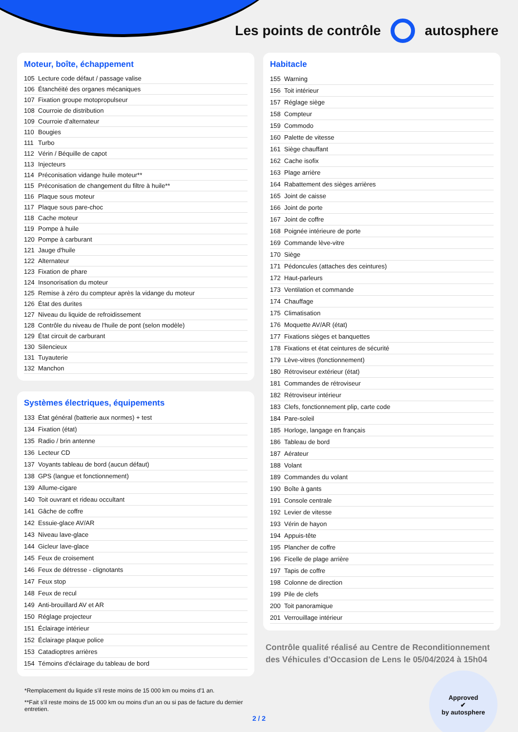Les points de contrôle autosphere
Moteur, boîte, échappement
| 105 | Lecture code défaut / passage valise |
| 106 | Étanchéité des organes mécaniques |
| 107 | Fixation groupe motopropulseur |
| 108 | Courroie de distribution |
| 109 | Courroie d'alternateur |
| 110 | Bougies |
| 111 | Turbo |
| 112 | Vérin / Béquille de capot |
| 113 | Injecteurs |
| 114 | Préconisation vidange huile moteur** |
| 115 | Préconisation de changement du filtre à huile** |
| 116 | Plaque sous moteur |
| 117 | Plaque sous pare-choc |
| 118 | Cache moteur |
| 119 | Pompe à huile |
| 120 | Pompe à carburant |
| 121 | Jauge d'huile |
| 122 | Alternateur |
| 123 | Fixation de phare |
| 124 | Insonorisation du moteur |
| 125 | Remise à zéro du compteur après la vidange du moteur |
| 126 | État des durites |
| 127 | Niveau du liquide de refroidissement |
| 128 | Contrôle du niveau de l'huile de pont (selon modèle) |
| 129 | État circuit de carburant |
| 130 | Silencieux |
| 131 | Tuyauterie |
| 132 | Manchon |
Systèmes électriques, équipements
| 133 | État général (batterie aux normes) + test |
| 134 | Fixation (état) |
| 135 | Radio / brin antenne |
| 136 | Lecteur CD |
| 137 | Voyants tableau de bord (aucun défaut) |
| 138 | GPS (langue et fonctionnement) |
| 139 | Allume-cigare |
| 140 | Toit ouvrant et rideau occultant |
| 141 | Gâche de coffre |
| 142 | Essuie-glace AV/AR |
| 143 | Niveau lave-glace |
| 144 | Gicleur lave-glace |
| 145 | Feux de croisement |
| 146 | Feux de détresse - clignotants |
| 147 | Feux stop |
| 148 | Feux de recul |
| 149 | Anti-brouillard AV et AR |
| 150 | Réglage projecteur |
| 151 | Éclairage intérieur |
| 152 | Éclairage plaque police |
| 153 | Catadioptres arrières |
| 154 | Témoins d'éclairage du tableau de bord |
*Remplacement du liquide s'il reste moins de 15 000 km ou moins d'1 an.
**Fait s'il reste moins de 15 000 km ou moins d'un an ou si pas de facture du dernier entretien.
Habitacle
| 155 | Warning |
| 156 | Toit intérieur |
| 157 | Réglage siège |
| 158 | Compteur |
| 159 | Commodo |
| 160 | Palette de vitesse |
| 161 | Siège chauffant |
| 162 | Cache isofix |
| 163 | Plage arrière |
| 164 | Rabattement des sièges arrières |
| 165 | Joint de caisse |
| 166 | Joint de porte |
| 167 | Joint de coffre |
| 168 | Poignée intérieure de porte |
| 169 | Commande lève-vitre |
| 170 | Siège |
| 171 | Pédoncules (attaches des ceintures) |
| 172 | Haut-parleurs |
| 173 | Ventilation et commande |
| 174 | Chauffage |
| 175 | Climatisation |
| 176 | Moquette AV/AR (état) |
| 177 | Fixations sièges et banquettes |
| 178 | Fixations et état ceintures de sécurité |
| 179 | Lève-vitres (fonctionnement) |
| 180 | Rétroviseur extérieur (état) |
| 181 | Commandes de rétroviseur |
| 182 | Rétroviseur intérieur |
| 183 | Clefs, fonctionnement plip, carte code |
| 184 | Pare-soleil |
| 185 | Horloge, langage en français |
| 186 | Tableau de bord |
| 187 | Aérateur |
| 188 | Volant |
| 189 | Commandes du volant |
| 190 | Boîte à gants |
| 191 | Console centrale |
| 192 | Levier de vitesse |
| 193 | Vérin de hayon |
| 194 | Appuis-tête |
| 195 | Plancher de coffre |
| 196 | Ficelle de plage arrière |
| 197 | Tapis de coffre |
| 198 | Colonne de direction |
| 199 | Pile de clefs |
| 200 | Toit panoramique |
| 201 | Verrouillage intérieur |
Contrôle qualité réalisé au Centre de Reconditionnement des Véhicules d'Occasion de Lens le 05/04/2024 à 15h04
Approved
✔
by autosphere
2 / 2